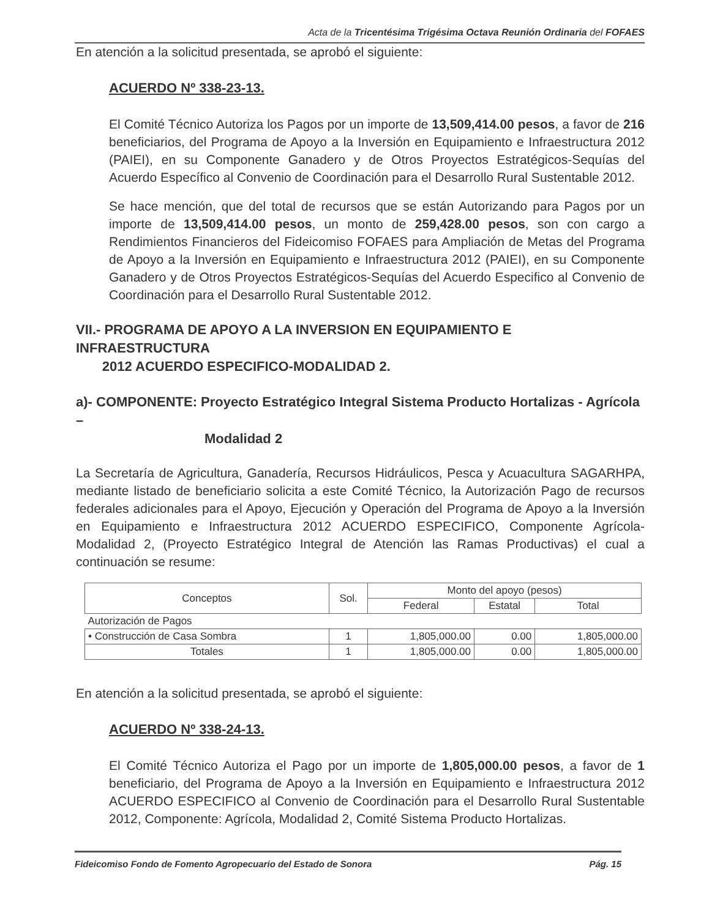Acta de la Tricentésima Trigésima Octava Reunión Ordinaria del FOFAES
En atención a la solicitud presentada, se aprobó el siguiente:
ACUERDO Nº 338-23-13.
El Comité Técnico Autoriza los Pagos por un importe de 13,509,414.00 pesos, a favor de 216 beneficiarios, del Programa de Apoyo a la Inversión en Equipamiento e Infraestructura 2012 (PAIEI), en su Componente Ganadero y de Otros Proyectos Estratégicos-Sequías del Acuerdo Específico al Convenio de Coordinación para el Desarrollo Rural Sustentable 2012.
Se hace mención, que del total de recursos que se están Autorizando para Pagos por un importe de 13,509,414.00 pesos, un monto de 259,428.00 pesos, son con cargo a Rendimientos Financieros del Fideicomiso FOFAES para Ampliación de Metas del Programa de Apoyo a la Inversión en Equipamiento e Infraestructura 2012 (PAIEI), en su Componente Ganadero y de Otros Proyectos Estratégicos-Sequías del Acuerdo Especifico al Convenio de Coordinación para el Desarrollo Rural Sustentable 2012.
VII.- PROGRAMA DE APOYO A LA INVERSION EN EQUIPAMIENTO E INFRAESTRUCTURA
2012 ACUERDO ESPECIFICO-MODALIDAD 2.
a)- COMPONENTE: Proyecto Estratégico Integral Sistema Producto Hortalizas - Agrícola –
Modalidad 2
La Secretaría de Agricultura, Ganadería, Recursos Hidráulicos, Pesca y Acuacultura SAGARHPA, mediante listado de beneficiario solicita a este Comité Técnico, la Autorización Pago de recursos federales adicionales para el Apoyo, Ejecución y Operación del Programa de Apoyo a la Inversión en Equipamiento e Infraestructura 2012 ACUERDO ESPECIFICO, Componente Agrícola-Modalidad 2, (Proyecto Estratégico Integral de Atención las Ramas Productivas) el cual a continuación se resume:
| Conceptos | Sol. | Monto del apoyo (pesos) | | |
| --- | --- | --- | --- | --- |
| | | Federal | Estatal | Total |
| Autorización de Pagos | | | | |
| • Construcción de Casa Sombra | 1 | 1,805,000.00 | 0.00 | 1,805,000.00 |
| Totales | 1 | 1,805,000.00 | 0.00 | 1,805,000.00 |
En atención a la solicitud presentada, se aprobó el siguiente:
ACUERDO Nº 338-24-13.
El Comité Técnico Autoriza el Pago por un importe de 1,805,000.00 pesos, a favor de 1 beneficiario, del Programa de Apoyo a la Inversión en Equipamiento e Infraestructura 2012 ACUERDO ESPECIFICO al Convenio de Coordinación para el Desarrollo Rural Sustentable 2012, Componente: Agrícola, Modalidad 2, Comité Sistema Producto Hortalizas.
Fideicomiso Fondo de Fomento Agropecuario del Estado de Sonora Pág. 15